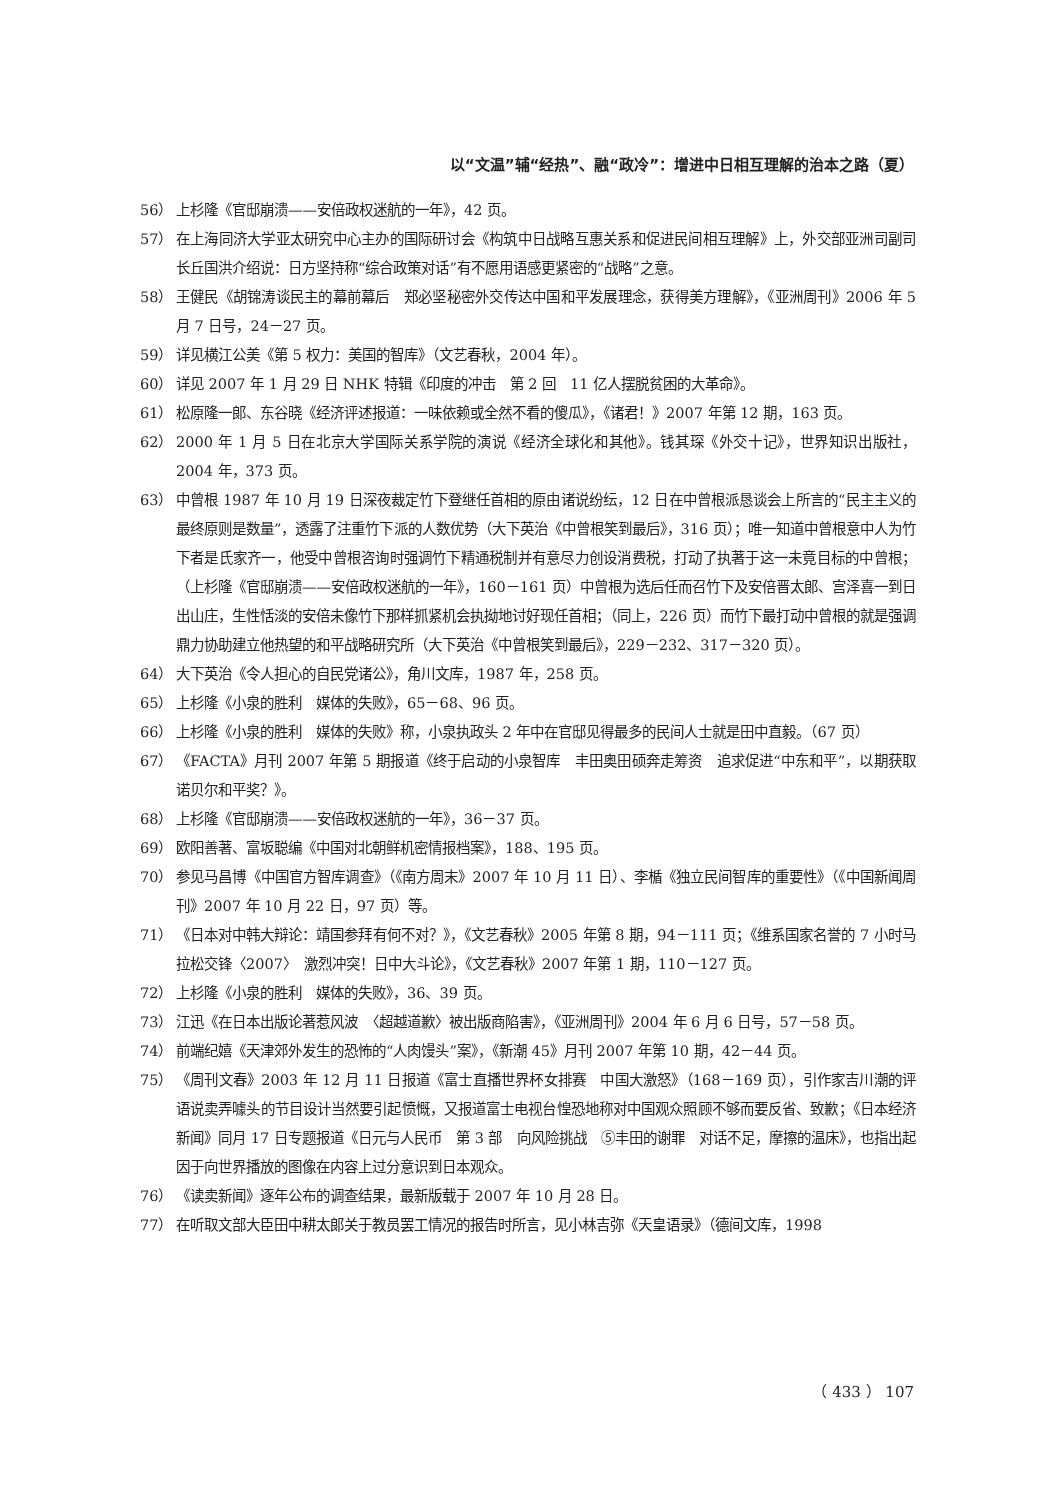以“文温”辅“经热”、融“政冷”：增进中日相互理解的治本之路（夏）
56） 上杉隆《官邸崩溃——安倍政权迷航的一年》，42 页。
57） 在上海同济大学亚太研究中心主办的国际研讨会《构筑中日战略互惠关系和促进民间相互理解》上，外交部亚洲司副司长丘国洪介绍说：日方坚持称“综合政策对话”有不愿用语感更紧密的“战略”之意。
58） 王健民《胡锦涛谈民主的幕前幕后　郑必坚秘密外交传达中国和平发展理念，获得美方理解》，《亚洲周刊》2006 年 5 月 7 日号，24－27 页。
59） 详见横江公美《第 5 权力：美国的智库》（文艺春秋，2004 年）。
60） 详见 2007 年 1 月 29 日 NHK 特辑《印度的冲击　第 2 回　11 亿人摆脱贫困的大革命》。
61） 松原隆一郎、东谷晓《经济评述报道：一味依赖或全然不看的傻瓜》，《诸君！》2007 年第 12 期，163 页。
62） 2000 年 1 月 5 日在北京大学国际关系学院的演说《经济全球化和其他》。钱其琛《外交十记》，世界知识出版社，2004 年，373 页。
63） 中曾根 1987 年 10 月 19 日深夜裁定竹下登继任首相的原由诸说纷纭，12 日在中曾根派恳谈会上所言的“民主主义的最终原则是数量”，透露了注重竹下派的人数优势（大下英治《中曾根笑到最后》，316 页）；唯一知道中曾根意中人为竹下者是氏家齐一，他受中曾根咨询时强调竹下精通税制并有意尽力创设消费税，打动了执著于这一未竟目标的中曾根；（上杉隆《官邸崩溃——安倍政权迷航的一年》，160－161 页）中曾根为选后任而召竹下及安倍晋太郎、宫泽喜一到日出山庄，生性恬淡的安倍未像竹下那样抓紧机会执拗地讨好现任首相；（同上，226 页）而竹下最打动中曾根的就是强调鼎力协助建立他热望的和平战略研究所（大下英治《中曾根笑到最后》，229－232、317－320 页）。
64） 大下英治《令人担心的自民党诸公》，角川文库，1987 年，258 页。
65） 上杉隆《小泉的胜利　媒体的失败》，65－68、96 页。
66） 上杉隆《小泉的胜利　媒体的失败》称，小泉执政头 2 年中在官邸见得最多的民间人士就是田中直毅。（67 页）
67） 《FACTA》月刊 2007 年第 5 期报道《终于启动的小泉智库　丰田奥田硕奔走筹资　追求促进“中东和平”，以期获取诺贝尔和平奖？》。
68） 上杉隆《官邸崩溃——安倍政权迷航的一年》，36－37 页。
69） 欧阳善著、富坂聪编《中国对北朝鲜机密情报档案》，188、195 页。
70） 参见马昌博《中国官方智库调查》（《南方周末》2007 年 10 月 11 日）、李楯《独立民间智库的重要性》（《中国新闻周刊》2007 年 10 月 22 日，97 页）等。
71） 《日本对中韩大辩论：靖国参拜有何不对？》，《文艺春秋》2005 年第 8 期，94－111 页；《维系国家名誉的 7 小时马拉松交锋〈2007〉　激烈冲突！日中大斗论》，《文艺春秋》2007 年第 1 期，110－127 页。
72） 上杉隆《小泉的胜利　媒体的失败》，36、39 页。
73） 江迅《在日本出版论著惹风波　〈超越道歉〉被出版商陷害》，《亚洲周刊》2004 年 6 月 6 日号，57－58 页。
74） 前端纪嬉《天津郊外发生的恐怖的“人肉馒头”案》，《新潮 45》月刊 2007 年第 10 期，42－44 页。
75） 《周刊文春》2003 年 12 月 11 日报道《富士直播世界杯女排赛　中国大激怒》（168－169 页），引作家吉川潮的评语说卖弄噱头的节目设计当然要引起愤慨，又报道富士电视台惶恐地称对中国观众照顾不够而要反省、致歉；《日本经济新闻》同月 17 日专题报道《日元与人民币　第 3 部　向风险挑战　⑤丰田的谢罪　对话不足，摩擦的温床》，也指出起因于向世界播放的图像在内容上过分意识到日本观众。
76） 《读卖新闻》逐年公布的调查结果，最新版载于 2007 年 10 月 28 日。
77） 在听取文部大臣田中耕太郎关于教员罢工情况的报告时所言，见小林吉弥《天皇语录》（德间文库，1998
（ 433 ） 107